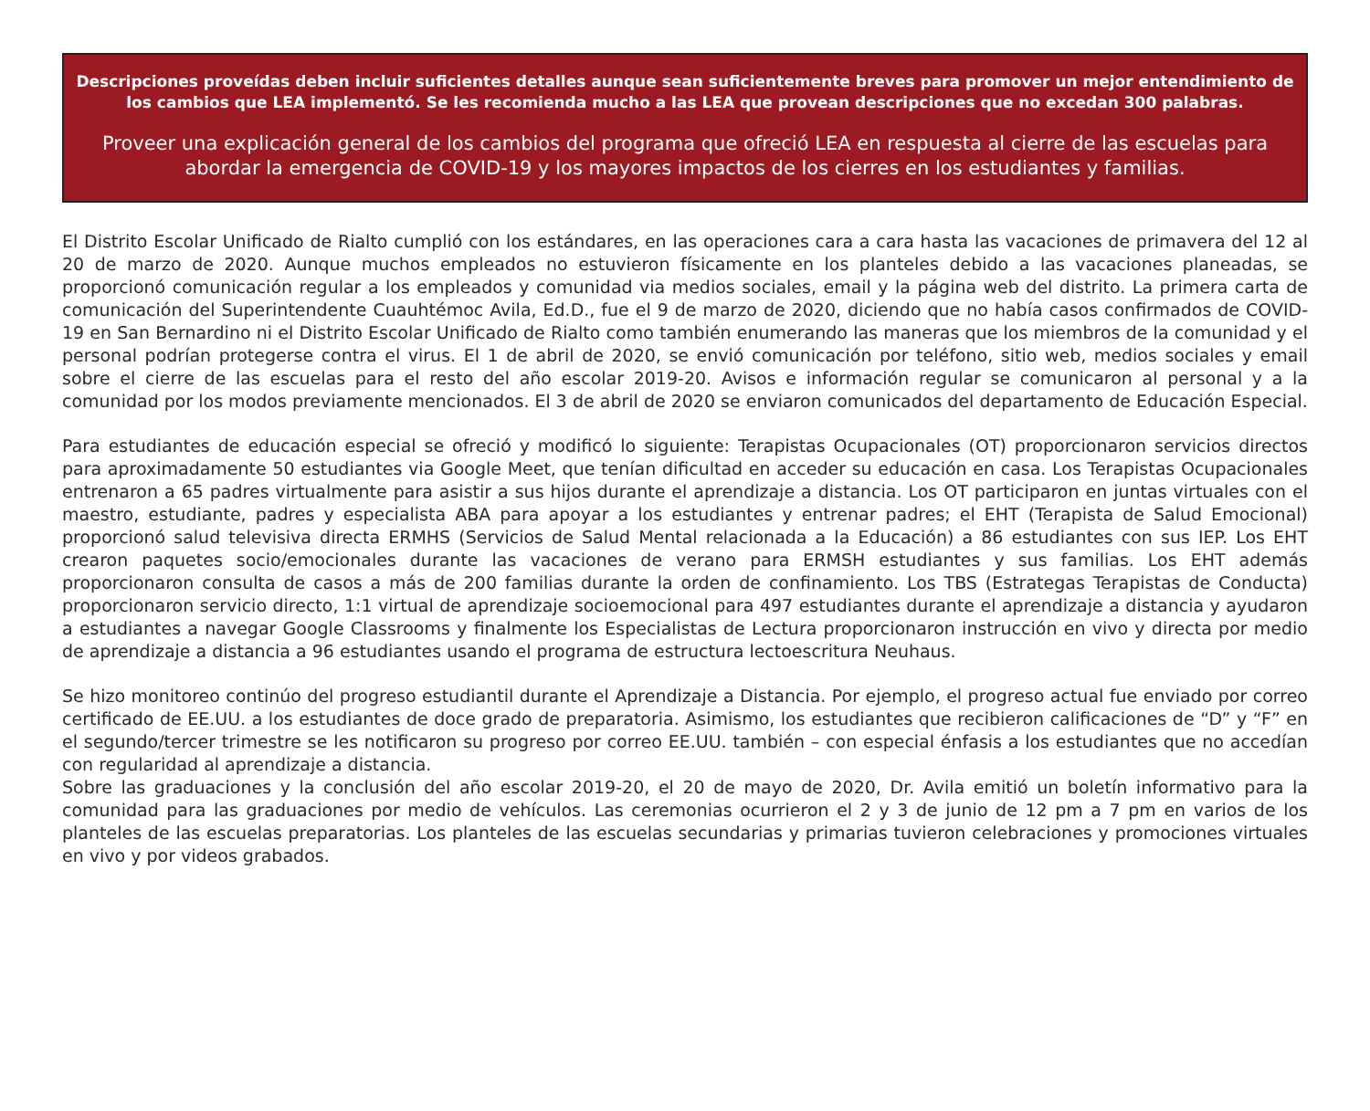Descripciones proveídas deben incluir suficientes detalles aunque sean suficientemente breves para promover un mejor entendimiento de los cambios que LEA implementó. Se les recomienda mucho a las LEA que provean descripciones que no excedan 300 palabras.
Proveer una explicación general de los cambios del programa que ofreció LEA en respuesta al cierre de las escuelas para abordar la emergencia de COVID-19 y los mayores impactos de los cierres en los estudiantes y familias.
El Distrito Escolar Unificado de Rialto cumplió con los estándares, en las operaciones cara a cara hasta las vacaciones de primavera del 12 al 20 de marzo de 2020. Aunque muchos empleados no estuvieron físicamente en los planteles debido a las vacaciones planeadas, se proporcionó comunicación regular a los empleados y comunidad via medios sociales, email y la página web del distrito. La primera carta de comunicación del Superintendente Cuauhtémoc Avila, Ed.D., fue el 9 de marzo de 2020, diciendo que no había casos confirmados de COVID-19 en San Bernardino ni el Distrito Escolar Unificado de Rialto como también enumerando las maneras que los miembros de la comunidad y el personal podrían protegerse contra el virus. El 1 de abril de 2020, se envió comunicación por teléfono, sitio web, medios sociales y email sobre el cierre de las escuelas para el resto del año escolar 2019-20. Avisos e información regular se comunicaron al personal y a la comunidad por los modos previamente mencionados. El 3 de abril de 2020 se enviaron comunicados del departamento de Educación Especial.
Para estudiantes de educación especial se ofreció y modificó lo siguiente: Terapistas Ocupacionales (OT) proporcionaron servicios directos para aproximadamente 50 estudiantes via Google Meet, que tenían dificultad en acceder su educación en casa. Los Terapistas Ocupacionales entrenaron a 65 padres virtualmente para asistir a sus hijos durante el aprendizaje a distancia. Los OT participaron en juntas virtuales con el maestro, estudiante, padres y especialista ABA para apoyar a los estudiantes y entrenar padres; el EHT (Terapista de Salud Emocional) proporcionó salud televisiva directa ERMHS (Servicios de Salud Mental relacionada a la Educación) a 86 estudiantes con sus IEP. Los EHT crearon paquetes socio/emocionales durante las vacaciones de verano para ERMSH estudiantes y sus familias. Los EHT además proporcionaron consulta de casos a más de 200 familias durante la orden de confinamiento. Los TBS (Estrategas Terapistas de Conducta) proporcionaron servicio directo, 1:1 virtual de aprendizaje socioemocional para 497 estudiantes durante el aprendizaje a distancia y ayudaron a estudiantes a navegar Google Classrooms y finalmente los Especialistas de Lectura proporcionaron instrucción en vivo y directa por medio de aprendizaje a distancia a 96 estudiantes usando el programa de estructura lectoescritura Neuhaus.
Se hizo monitoreo continúo del progreso estudiantil durante el Aprendizaje a Distancia. Por ejemplo, el progreso actual fue enviado por correo certificado de EE.UU. a los estudiantes de doce grado de preparatoria. Asimismo, los estudiantes que recibieron calificaciones de “D” y “F” en el segundo/tercer trimestre se les notificaron su progreso por correo EE.UU. también – con especial énfasis a los estudiantes que no accedían con regularidad al aprendizaje a distancia.
Sobre las graduaciones y la conclusión del año escolar 2019-20, el 20 de mayo de 2020, Dr. Avila emitió un boletín informativo para la comunidad para las graduaciones por medio de vehículos. Las ceremonias ocurrieron el 2 y 3 de junio de 12 pm a 7 pm en varios de los planteles de las escuelas preparatorias. Los planteles de las escuelas secundarias y primarias tuvieron celebraciones y promociones virtuales en vivo y por videos grabados.